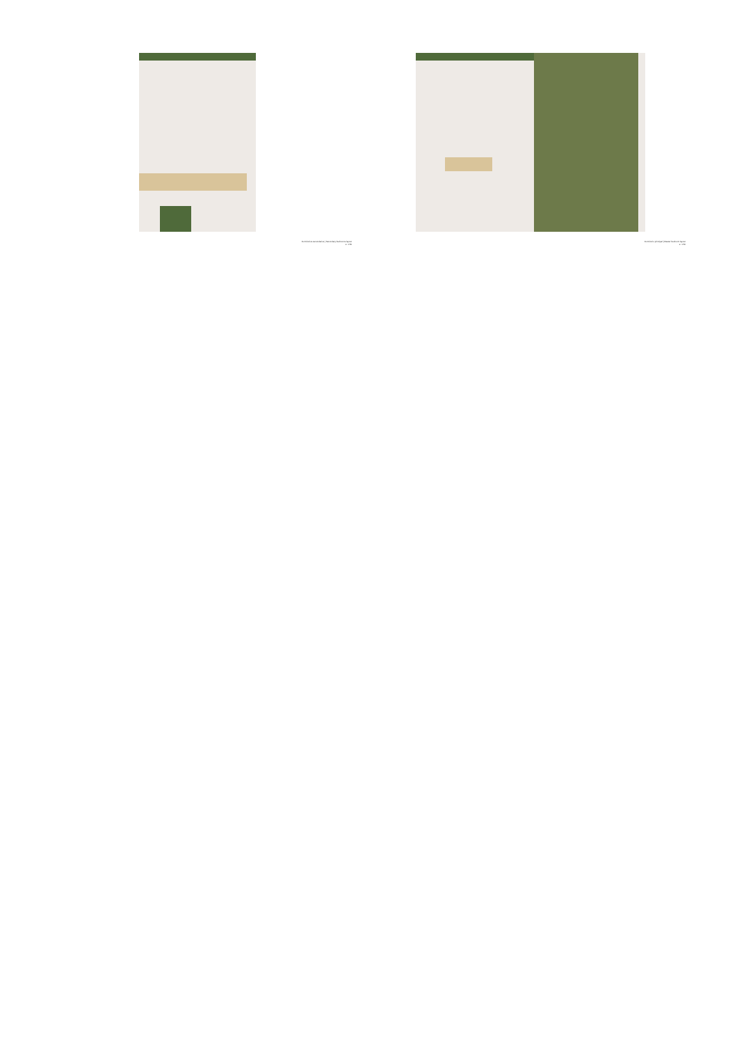Dormitorios secundarios | Secondary bedrooms layout
e: 1:50
Dormitorio principal | Master bedroom layout
e: 1:50